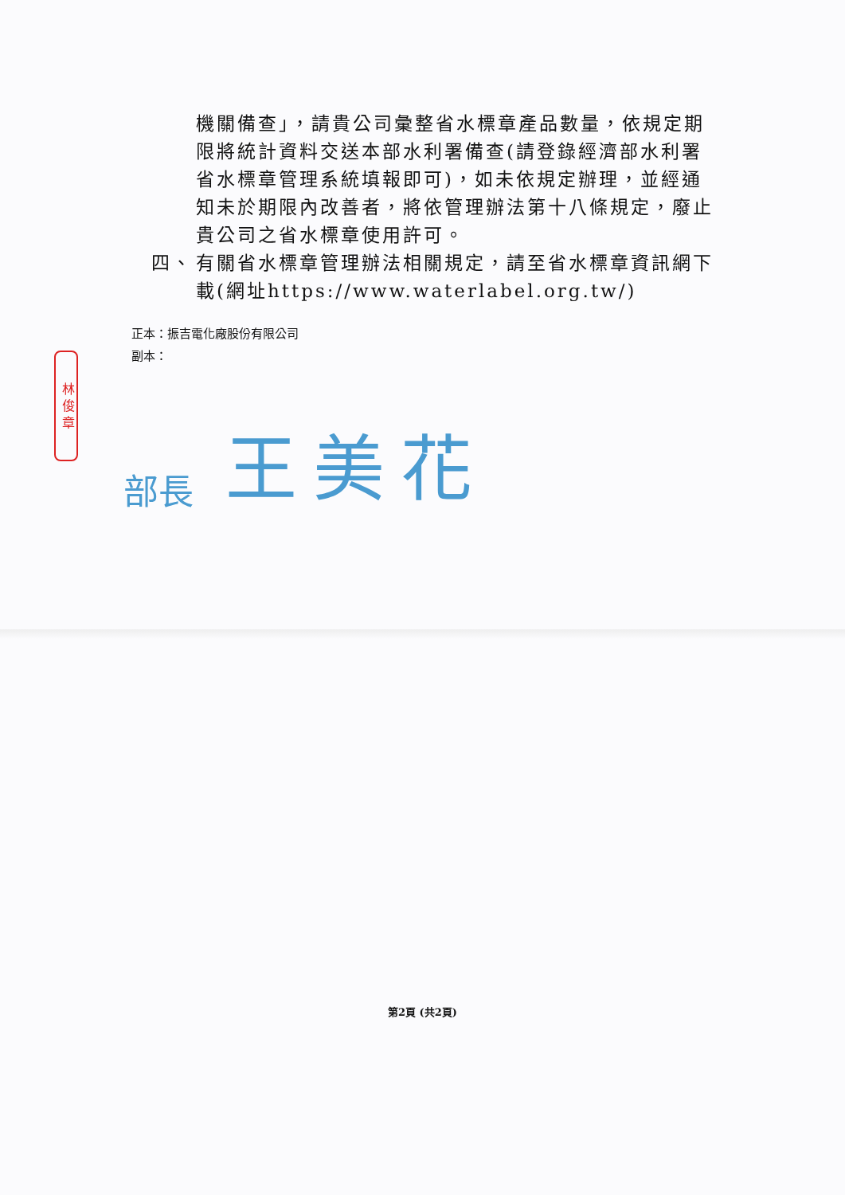林 俊 章
機關備查」，請貴公司彙整省水標章產品數量，依規定期限將統計資料交送本部水利署備查(請登錄經濟部水利署省水標章管理系統填報即可)，如未依規定辦理，並經通知未於期限內改善者，將依管理辦法第十八條規定，廢止貴公司之省水標章使用許可。
四、 有關省水標章管理辦法相關規定，請至省水標章資訊網下載(網址https://www.waterlabel.org.tw/)
正本：振吉電化廠股份有限公司
副本：
部長 王美花
第2頁 (共2頁)